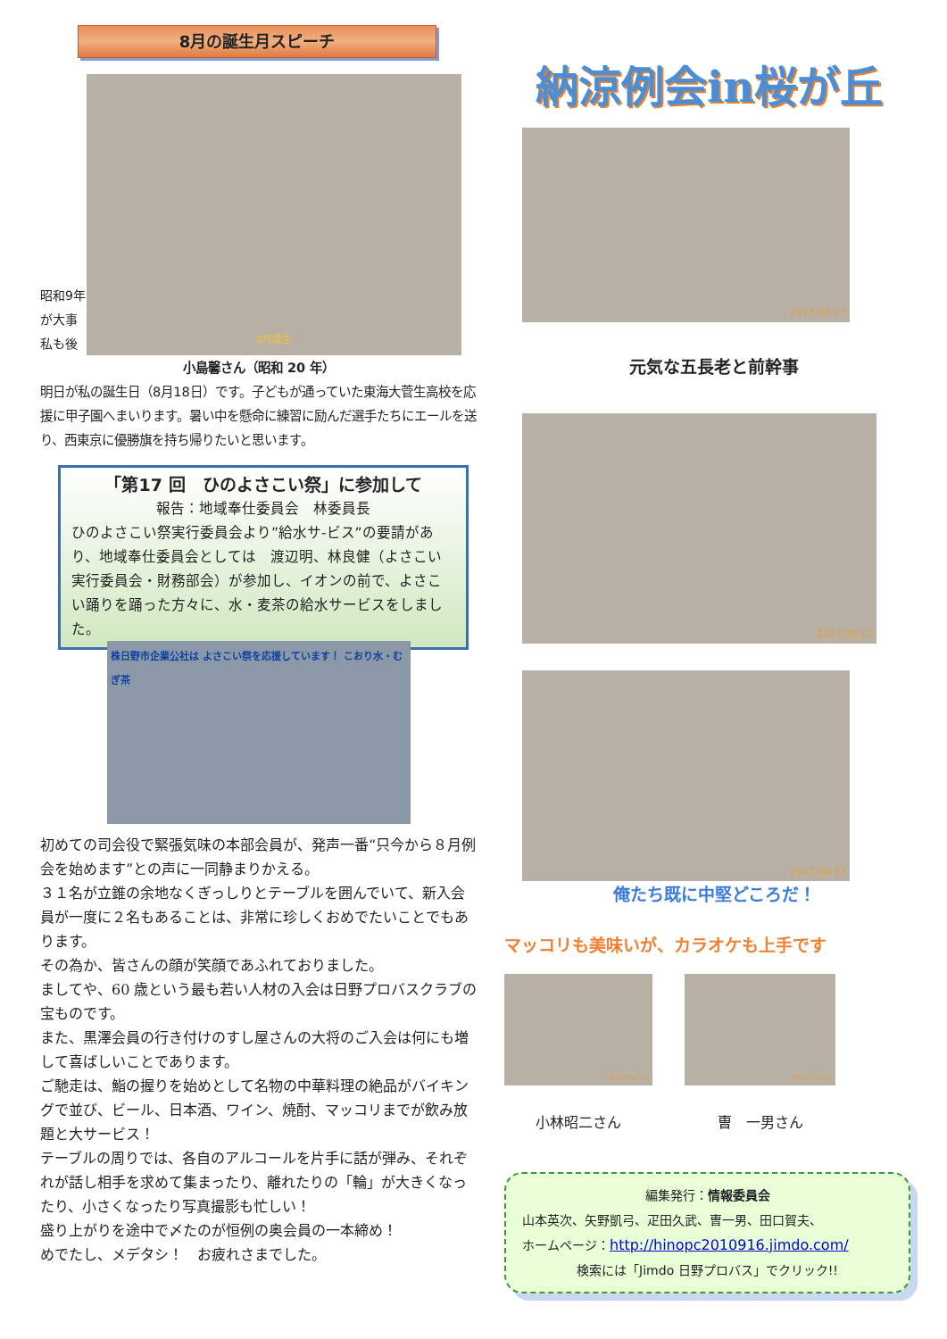8月の誕生月スピーチ
昭和9年
が大事
私も後
8月誕生
小島馨さん（昭和 20 年）
明日が私の誕生日（8月18日）です。子どもが通っていた東海大菅生高校を応援に甲子園へまいります。暑い中を懸命に練習に励んだ選手たちにエールを送り、西東京に優勝旗を持ち帰りたいと思います。
「第17 回　ひのよさこい祭」に参加して
報告：地域奉仕委員会　林委員長
ひのよさこい祭実行委員会より”給水サ-ビス”の要請があり、地域奉仕委員会としては　渡辺明、林良健（よさこい実行委員会・財務部会）が参加し、イオンの前で、よさこい踊りを踊った方々に、水・麦茶の給水サービスをしました。
株日野市企業公社は よさこい祭を応援しています！ こおり水・むぎ茶
初めての司会役で緊張気味の本部会員が、発声一番“只今から８月例会を始めます”との声に一同静まりかえる。
３１名が立錐の余地なくぎっしりとテーブルを囲んでいて、新入会員が一度に２名もあることは、非常に珍しくおめでたいことでもあります。
その為か、皆さんの顔が笑顔であふれておりました。
ましてや、60 歳という最も若い人材の入会は日野プロバスクラブの宝ものです。
また、黒澤会員の行き付けのすし屋さんの大将のご入会は何にも増して喜ばしいことであります。
ご馳走は、鮨の握りを始めとして名物の中華料理の絶品がバイキングで並び、ビール、日本酒、ワイン、焼酎、マッコリまでが飲み放題と大サービス！
テーブルの周りでは、各自のアルコールを片手に話が弾み、それぞれが話し相手を求めて集まったり、離れたりの「輪」が大きくなったり、小さくなったり写真撮影も忙しい！
盛り上がりを途中で〆たのが恒例の奥会員の一本締め！
めでたし、メデタシ！　お疲れさまでした。
納涼例会in桜が丘
2017.08.17
元気な五長老と前幹事
2017.08.17
2017.08.17
俺たち既に中堅どころだ！
マッコリも美味いが、カラオケも上手です
2017.08.17
小林昭二さん
2017.08.17
曺　一男さん
編集発行：情報委員会
山本英次、矢野凱弓、疋田久武、曺一男、田口賀夫、
ホームページ：http://hinopc2010916.jimdo.com/
検索には「Jimdo 日野プロバス」でクリック!!